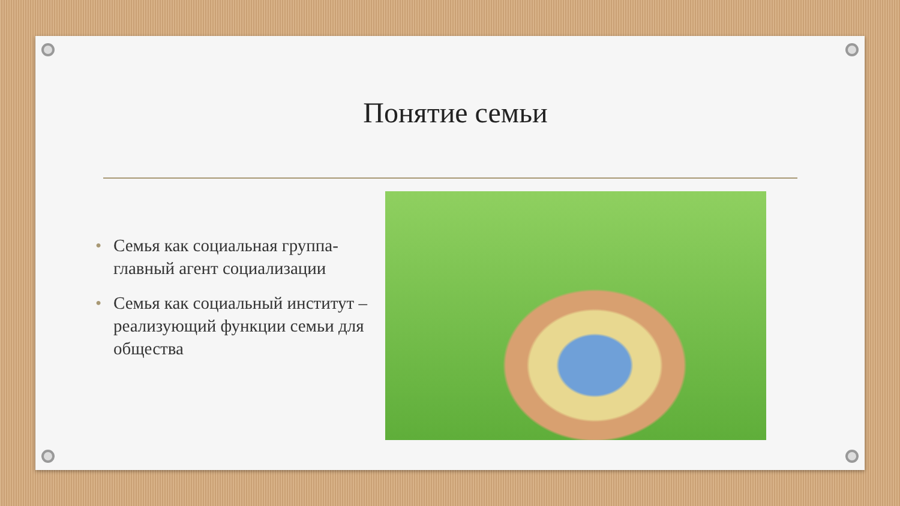Понятие семьи
• Семья как социальная группа-главный агент социализации
• Семья как социальный институт – реализующий функции семьи для общества